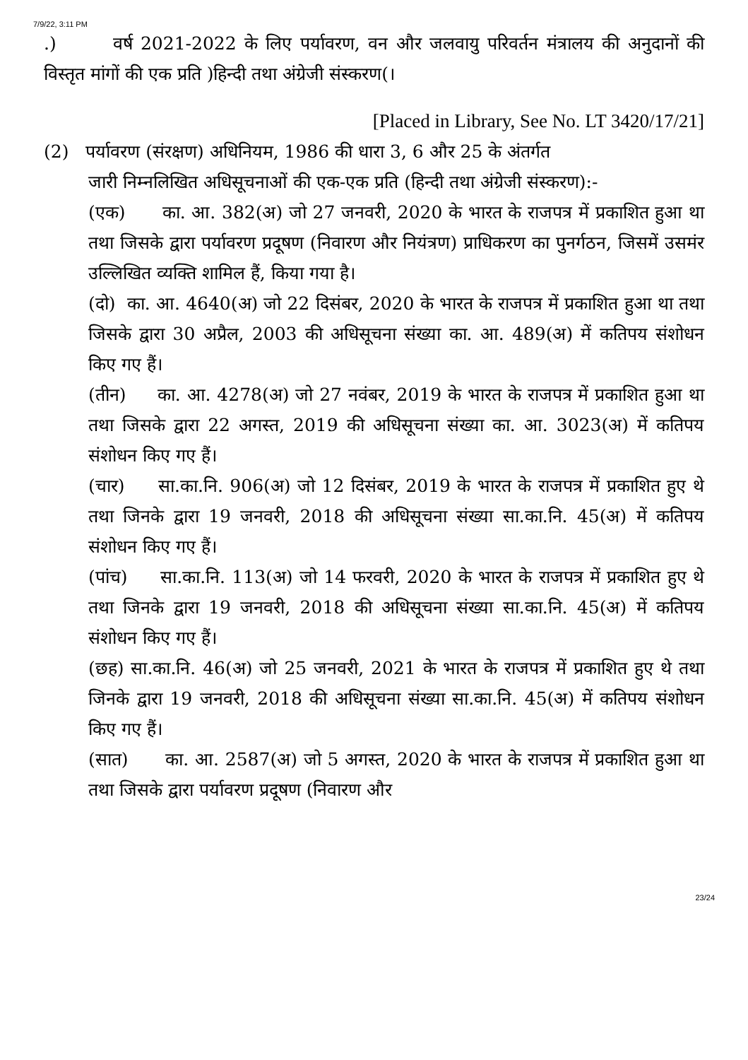7/9/22, 3:11 PM
.) वर्ष 2021-2022 के लिए पर्यावरण, वन और जलवायु परिवर्तन मंत्रालय की अनुदानों की विस्तृत मांगों की एक प्रति )हिन्दी तथा अंग्रेजी संस्करण(।
[Placed in Library, See No. LT 3420/17/21]
(2) पर्यावरण (संरक्षण) अधिनियम, 1986 की धारा 3, 6 और 25 के अंतर्गत
जारी निम्नलिखित अधिसूचनाओं की एक-एक प्रति (हिन्दी तथा अंग्रेजी संस्करण):-
(एक) का. आ. 382(अ) जो 27 जनवरी, 2020 के भारत के राजपत्र में प्रकाशित हुआ था तथा जिसके द्वारा पर्यावरण प्रदूषण (निवारण और नियंत्रण) प्राधिकरण का पुनर्गठन, जिसमें उसमंर उल्लिखित व्यक्ति शामिल हैं, किया गया है।
(दो) का. आ. 4640(अ) जो 22 दिसंबर, 2020 के भारत के राजपत्र में प्रकाशित हुआ था तथा जिसके द्वारा 30 अप्रैल, 2003 की अधिसूचना संख्या का. आ. 489(अ) में कतिपय संशोधन किए गए हैं।
(तीन) का. आ. 4278(अ) जो 27 नवंबर, 2019 के भारत के राजपत्र में प्रकाशित हुआ था तथा जिसके द्वारा 22 अगस्त, 2019 की अधिसूचना संख्या का. आ. 3023(अ) में कतिपय संशोधन किए गए हैं।
(चार) सा.का.नि. 906(अ) जो 12 दिसंबर, 2019 के भारत के राजपत्र में प्रकाशित हुए थे तथा जिनके द्वारा 19 जनवरी, 2018 की अधिसूचना संख्या सा.का.नि. 45(अ) में कतिपय संशोधन किए गए हैं।
(पांच) सा.का.नि. 113(अ) जो 14 फरवरी, 2020 के भारत के राजपत्र में प्रकाशित हुए थे तथा जिनके द्वारा 19 जनवरी, 2018 की अधिसूचना संख्या सा.का.नि. 45(अ) में कतिपय संशोधन किए गए हैं।
(छह) सा.का.नि. 46(अ) जो 25 जनवरी, 2021 के भारत के राजपत्र में प्रकाशित हुए थे तथा जिनके द्वारा 19 जनवरी, 2018 की अधिसूचना संख्या सा.का.नि. 45(अ) में कतिपय संशोधन किए गए हैं।
(सात) का. आ. 2587(अ) जो 5 अगस्त, 2020 के भारत के राजपत्र में प्रकाशित हुआ था तथा जिसके द्वारा पर्यावरण प्रदूषण (निवारण और
23/24